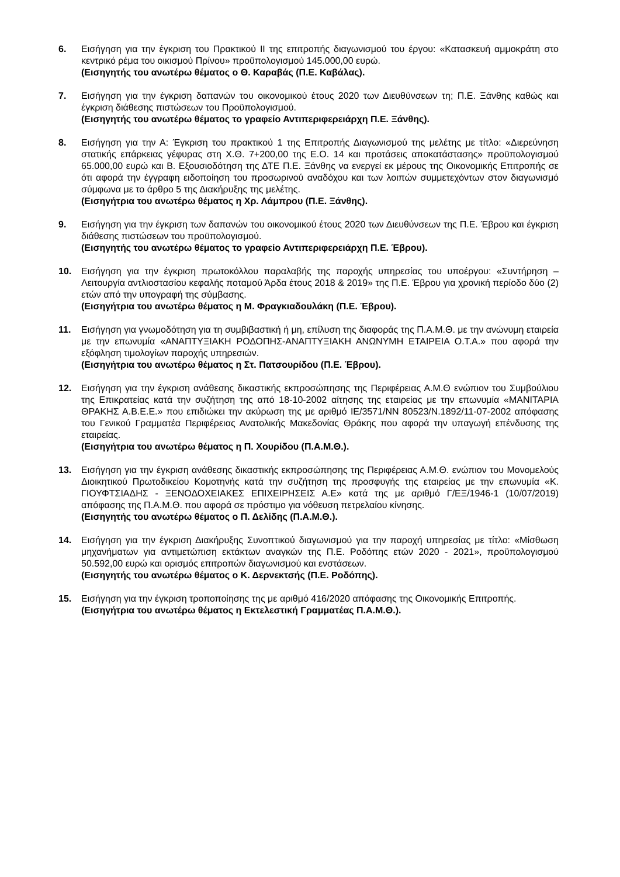6. Εισήγηση για την έγκριση του Πρακτικού ΙΙ της επιτροπής διαγωνισμού του έργου: «Κατασκευή αμμοκράτη στο κεντρικό ρέμα του οικισμού Πρίνου» προϋπολογισμού 145.000,00 ευρώ.
(Εισηγητής του ανωτέρω θέματος ο Θ. Καραβάς (Π.Ε. Καβάλας).
7. Εισήγηση για την έγκριση δαπανών του οικονομικού έτους 2020 των Διευθύνσεων τη; Π.Ε. Ξάνθης καθώς και έγκριση διάθεσης πιστώσεων του Προϋπολογισμού.
(Εισηγητής του ανωτέρω θέματος το γραφείο Αντιπεριφερειάρχη Π.Ε. Ξάνθης).
8. Εισήγηση για την Α: Έγκριση του πρακτικού 1 της Επιτροπής Διαγωνισμού της μελέτης με τίτλο: «Διερεύνηση στατικής επάρκειας γέφυρας στη Χ.Θ. 7+200,00 της Ε.Ο. 14 και προτάσεις αποκατάστασης» προϋπολογισμού 65.000,00 ευρώ και Β. Εξουσιοδότηση της ΔΤΕ Π.Ε. Ξάνθης να ενεργεί εκ μέρους της Οικονομικής Επιτροπής σε ότι αφορά την έγγραφη ειδοποίηση του προσωρινού αναδόχου και των λοιπών συμμετεχόντων στον διαγωνισμό σύμφωνα με το άρθρο 5 της Διακήρυξης της μελέτης.
(Εισηγήτρια του ανωτέρω θέματος η Χρ. Λάμπρου (Π.Ε. Ξάνθης).
9. Εισήγηση για την έγκριση των δαπανών του οικονομικού έτους 2020 των Διευθύνσεων της Π.Ε. Έβρου και έγκριση διάθεσης πιστώσεων του προϋπολογισμού.
(Εισηγητής του ανωτέρω θέματος το γραφείο Αντιπεριφερειάρχη Π.Ε. Έβρου).
10. Εισήγηση για την έγκριση πρωτοκόλλου παραλαβής της παροχής υπηρεσίας του υποέργου: «Συντήρηση – Λειτουργία αντλιοστασίου κεφαλής ποταμού Άρδα έτους 2018 & 2019» της Π.Ε. Έβρου για χρονική περίοδο δύο (2) ετών από την υπογραφή της σύμβασης.
(Εισηγήτρια του ανωτέρω θέματος η Μ. Φραγκιαδουλάκη (Π.Ε. Έβρου).
11. Εισήγηση για γνωμοδότηση για τη συμβιβαστική ή μη, επίλυση της διαφοράς της Π.Α.Μ.Θ. με την ανώνυμη εταιρεία με την επωνυμία «ΑΝΑΠΤΥΞΙΑΚΗ ΡΟΔΟΠΗΣ-ΑΝΑΠΤΥΞΙΑΚΗ ΑΝΩΝΥΜΗ ΕΤΑΙΡΕΙΑ Ο.Τ.Α.» που αφορά την εξόφληση τιμολογίων παροχής υπηρεσιών.
(Εισηγήτρια του ανωτέρω θέματος η Στ. Πατσουρίδου (Π.Ε. Έβρου).
12. Εισήγηση για την έγκριση ανάθεσης δικαστικής εκπροσώπησης της Περιφέρειας Α.Μ.Θ ενώπιον του Συμβούλιου της Επικρατείας κατά την συζήτηση της από 18-10-2002 αίτησης της εταιρείας με την επωνυμία «ΜΑΝΙΤΑΡΙΑ ΘΡΑΚΗΣ Α.Β.Ε.Ε.» που επιδιώκει την ακύρωση της με αριθμό ΙΕ/3571/ΝΝ 80523/Ν.1892/11-07-2002 απόφασης του Γενικού Γραμματέα Περιφέρειας Ανατολικής Μακεδονίας Θράκης που αφορά την υπαγωγή επένδυσης της εταιρείας.
(Εισηγήτρια του ανωτέρω θέματος η Π. Χουρίδου (Π.Α.Μ.Θ.).
13. Εισήγηση για την έγκριση ανάθεσης δικαστικής εκπροσώπησης της Περιφέρειας Α.Μ.Θ. ενώπιον του Μονομελούς Διοικητικού Πρωτοδικείου Κομοτηνής κατά την συζήτηση της προσφυγής της εταιρείας με την επωνυμία «Κ. ΓΙΟΥΦΤΣΙΑΔΗΣ - ΞΕΝΟΔΟΧΕΙΑΚΕΣ ΕΠΙΧΕΙΡΗΣΕΙΣ Α.Ε» κατά της με αριθμό Γ/ΕΞ/1946-1 (10/07/2019) απόφασης της Π.Α.Μ.Θ. που αφορά σε πρόστιμο για νόθευση πετρελαίου κίνησης.
(Εισηγητής του ανωτέρω θέματος ο Π. Δελίδης (Π.Α.Μ.Θ.).
14. Εισήγηση για την έγκριση Διακήρυξης Συνοπτικού διαγωνισμού για την παροχή υπηρεσίας με τίτλο: «Μίσθωση μηχανήματων για αντιμετώπιση εκτάκτων αναγκών της Π.Ε. Ροδόπης ετών 2020 - 2021», προϋπολογισμού 50.592,00 ευρώ και ορισμός επιτροπών διαγωνισμού και ενστάσεων.
(Εισηγητής του ανωτέρω θέματος ο Κ. Δερνεκτσής (Π.Ε. Ροδόπης).
15. Εισήγηση για την έγκριση τροποποίησης της με αριθμό 416/2020 απόφασης της Οικονομικής Επιτροπής.
(Εισηγήτρια του ανωτέρω θέματος η Εκτελεστική Γραμματέας Π.Α.Μ.Θ.).